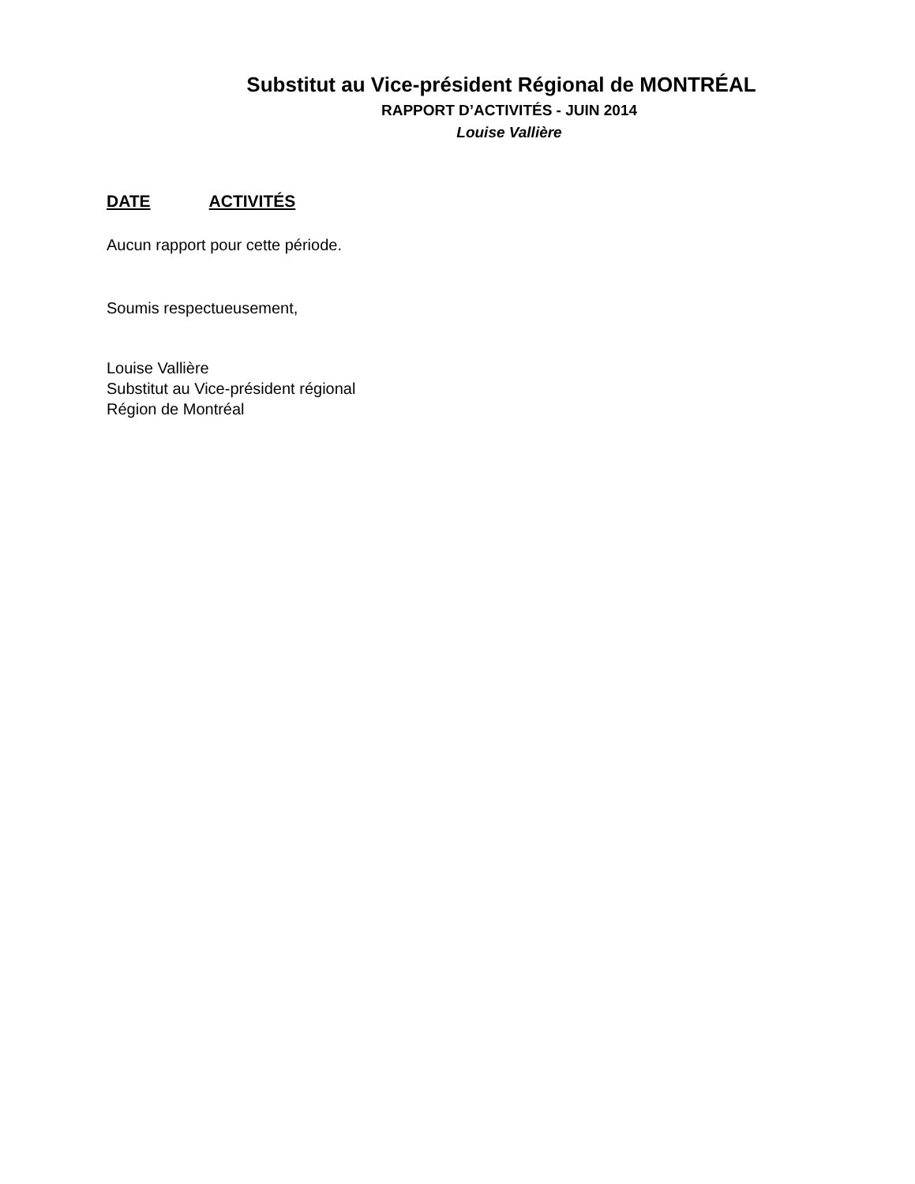Substitut au Vice-président Régional de MONTRÉAL
RAPPORT D’ACTIVITÉS - JUIN 2014
Louise Vallière
DATE ACTIVITÉS
Aucun rapport pour cette période.
Soumis respectueusement,
Louise Vallière
Substitut au Vice-président régional
Région de Montréal